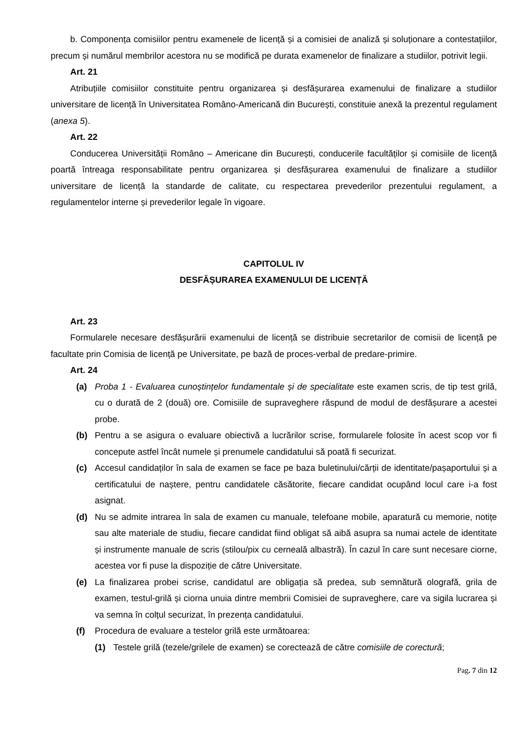b. Componența comisiilor pentru examenele de licență și a comisiei de analiză și soluționare a contestațiilor, precum și numărul membrilor acestora nu se modifică pe durata examenelor de finalizare a studiilor, potrivit legii.
Art. 21
Atribuțiile comisiilor constituite pentru organizarea și desfășurarea examenului de finalizare a studiilor universitare de licență în Universitatea Româno-Americană din București, constituie anexă la prezentul regulament (anexa 5).
Art. 22
Conducerea Universității Româno – Americane din București, conducerile facultăților și comisiile de licență poartă întreaga responsabilitate pentru organizarea și desfășurarea examenului de finalizare a studiilor universitare de licență la standarde de calitate, cu respectarea prevederilor prezentului regulament, a regulamentelor interne și prevederilor legale în vigoare.
CAPITOLUL IV
DESFĂȘURAREA EXAMENULUI DE LICENȚĂ
Art. 23
Formularele necesare desfășurării examenului de licență se distribuie secretarilor de comisii de licență pe facultate prin Comisia de licență pe Universitate, pe bază de proces-verbal de predare-primire.
Art. 24
(a) Proba 1 - Evaluarea cunoștințelor fundamentale și de specialitate este examen scris, de tip test grilă, cu o durată de 2 (două) ore. Comisiile de supraveghere răspund de modul de desfășurare a acestei probe.
(b) Pentru a se asigura o evaluare obiectivă a lucrărilor scrise, formularele folosite în acest scop vor fi concepute astfel încât numele și prenumele candidatului să poată fi securizat.
(c) Accesul candidaților în sala de examen se face pe baza buletinului/cărții de identitate/pașaportului și a certificatului de naștere, pentru candidatele căsătorite, fiecare candidat ocupând locul care i-a fost asignat.
(d) Nu se admite intrarea în sala de examen cu manuale, telefoane mobile, aparatură cu memorie, notițe sau alte materiale de studiu, fiecare candidat fiind obligat să aibă asupra sa numai actele de identitate și instrumente manuale de scris (stilou/pix cu cerneală albastră). În cazul în care sunt necesare ciorne, acestea vor fi puse la dispoziție de către Universitate.
(e) La finalizarea probei scrise, candidatul are obligația să predea, sub semnătură olografă, grila de examen, testul-grilă și ciorna unuia dintre membrii Comisiei de supraveghere, care va sigila lucrarea și va semna în colțul securizat, în prezența candidatului.
(f) Procedura de evaluare a testelor grilă este următoarea:
(1) Testele grilă (tezele/grilele de examen) se corectează de către comisiile de corectură;
Pag. 7 din 12